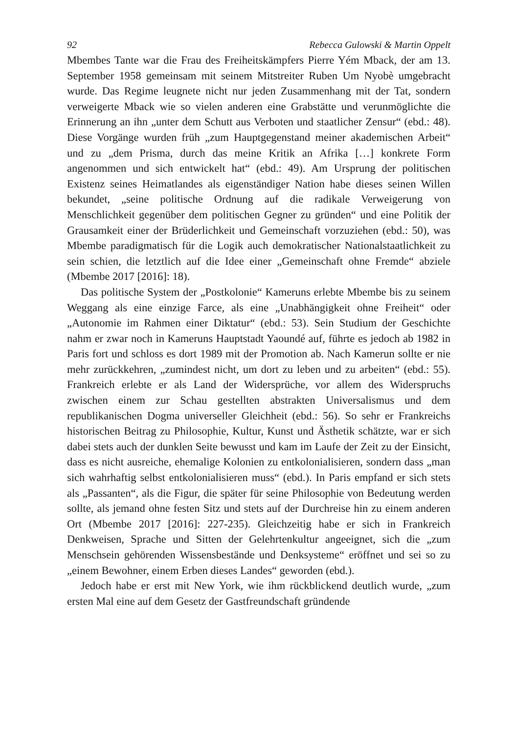92 Rebecca Gulowski & Martin Oppelt
Mbembes Tante war die Frau des Freiheitskämpfers Pierre Yém Mback, der am 13. September 1958 gemeinsam mit seinem Mitstreiter Ruben Um Nyobè umgebracht wurde. Das Regime leugnete nicht nur jeden Zusammenhang mit der Tat, sondern verweigerte Mback wie so vielen anderen eine Grabstätte und verunmöglichte die Erinnerung an ihn „unter dem Schutt aus Verboten und staatlicher Zensur“ (ebd.: 48). Diese Vorgänge wurden früh „zum Haupt­gegenstand meiner akademischen Arbeit“ und zu „dem Prisma, durch das meine Kritik an Afrika […] konkrete Form angenommen und sich entwickelt hat“ (ebd.: 49). Am Ursprung der politischen Existenz seines Heimatlandes als eigenständiger Nation habe dieses seinen Willen bekundet, „seine politi­sche Ordnung auf die radikale Verweigerung von Menschlichkeit gegenüber dem politischen Gegner zu gründen“ und eine Politik der Grausamkeit einer der Brüderlichkeit und Gemeinschaft vorzuziehen (ebd.: 50), was Mbembe paradigmatisch für die Logik auch demokratischer Nationalstaatlichkeit zu sein schien, die letztlich auf die Idee einer „Gemeinschaft ohne Fremde“ abziele (Mbembe 2017 [2016]: 18).
Das politische System der „Postkolonie“ Kameruns erlebte Mbembe bis zu seinem Weggang als eine einzige Farce, als eine „Unabhängigkeit ohne Freiheit“ oder „Autonomie im Rahmen einer Diktatur“ (ebd.: 53). Sein Stu­dium der Geschichte nahm er zwar noch in Kameruns Hauptstadt Yaoundé auf, führte es jedoch ab 1982 in Paris fort und schloss es dort 1989 mit der Promotion ab. Nach Kamerun sollte er nie mehr zurückkehren, „zumindest nicht, um dort zu leben und zu arbeiten“ (ebd.: 55). Frankreich erlebte er als Land der Widersprüche, vor allem des Widerspruchs zwischen einem zur Schau gestellten abstrakten Universalismus und dem republikanischen Dogma universeller Gleichheit (ebd.: 56). So sehr er Frankreichs histori­schen Beitrag zu Philosophie, Kultur, Kunst und Ästhetik schätzte, war er sich dabei stets auch der dunklen Seite bewusst und kam im Laufe der Zeit zu der Einsicht, dass es nicht ausreiche, ehemalige Kolonien zu entkolo­nialisieren, sondern dass „man sich wahrhaftig selbst entkolonialisieren muss“ (ebd.). In Paris empfand er sich stets als „Passanten“, als die Figur, die später für seine Philosophie von Bedeutung werden sollte, als jemand ohne festen Sitz und stets auf der Durchreise hin zu einem anderen Ort (Mbembe 2017 [2016]: 227-235). Gleichzeitig habe er sich in Frankreich Denkweisen, Sprache und Sitten der Gelehrtenkultur angeeignet, sich die „zum Menschsein gehörenden Wissensbestände und Denksysteme“ eröffnet und sei so zu „einem Bewohner, einem Erben dieses Landes“ geworden (ebd.).
Jedoch habe er erst mit New York, wie ihm rückblickend deutlich wurde, „zum ersten Mal eine auf dem Gesetz der Gastfreundschaft gründende